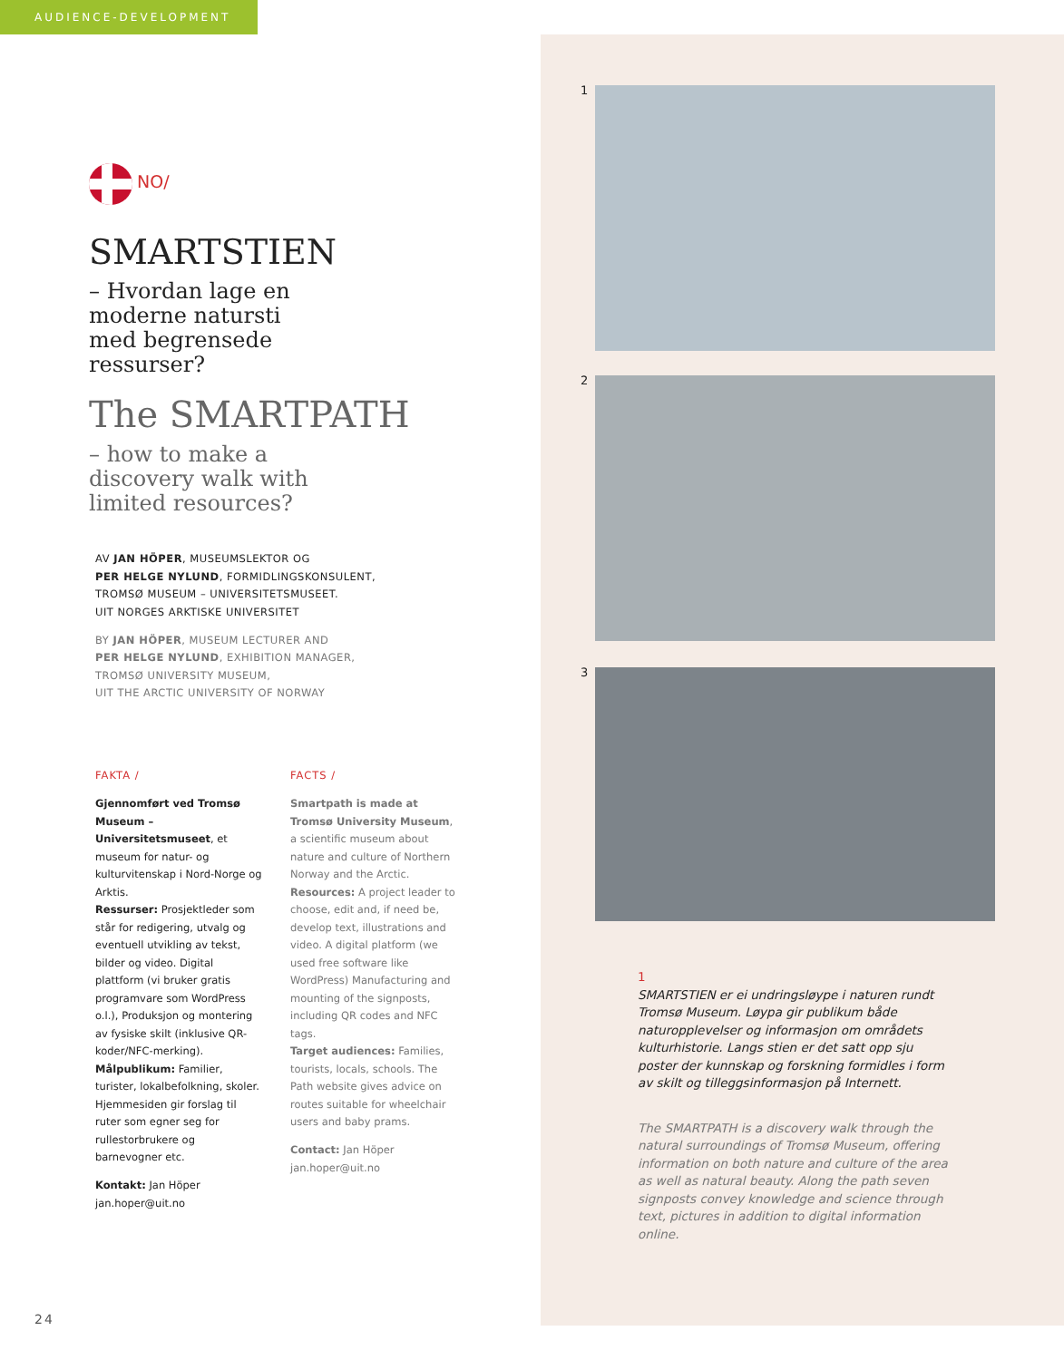AUDIENCE-DEVELOPMENT
NO/
SMARTSTIEN
– Hvordan lage en
moderne natursti
med begrensede
ressurser?
The SMARTPATH
– how to make a
discovery walk with
limited resources?
AV JAN HÖPER, MUSEUMSLEKTOR OG
PER HELGE NYLUND, FORMIDLINGSKONSULENT,
TROMSØ MUSEUM – UNIVERSITETSMUSEET.
UIT NORGES ARKTISKE UNIVERSITET
BY JAN HÖPER, MUSEUM LECTURER AND
PER HELGE NYLUND, EXHIBITION MANAGER,
TROMSØ UNIVERSITY MUSEUM,
UIT THE ARCTIC UNIVERSITY OF NORWAY
FAKTA /
Gjennomført ved Tromsø Museum – Universitetsmuseet, et museum for natur- og kulturvitenskap i Nord-Norge og Arktis.
Ressurser: Prosjektleder som står for redigering, utvalg og eventuell utvikling av tekst, bilder og video. Digital plattform (vi bruker gratis programvare som WordPress o.l.), Produksjon og montering av fysiske skilt (inklusive QR-koder/NFC-merking).
Målpublikum: Familier, turister, lokalbefolkning, skoler. Hjemmesiden gir forslag til ruter som egner seg for rullestorbrukere og barnevogner etc.
Kontakt: Jan Höper
jan.hoper@uit.no
FACTS /
Smartpath is made at Tromsø University Museum, a scientific museum about nature and culture of Northern Norway and the Arctic.
Resources: A project leader to choose, edit and, if need be, develop text, illustrations and video. A digital platform (we used free software like WordPress) Manufacturing and mounting of the signposts, including QR codes and NFC tags.
Target audiences: Families, tourists, locals, schools. The Path website gives advice on routes suitable for wheelchair users and baby prams.
Contact: Jan Höper
jan.hoper@uit.no
1
2
3
1
SMARTSTIEN er ei undringsløype i naturen rundt Tromsø Museum. Løypa gir publikum både naturopplevelser og informasjon om områdets kulturhistorie. Langs stien er det satt opp sju poster der kunnskap og forskning formidles i form av skilt og tilleggsinformasjon på Internett.
The SMARTPATH is a discovery walk through the natural surroundings of Tromsø Museum, offering information on both nature and culture of the area as well as natural beauty. Along the path seven signposts convey knowledge and science through text, pictures in addition to digital information online.
24